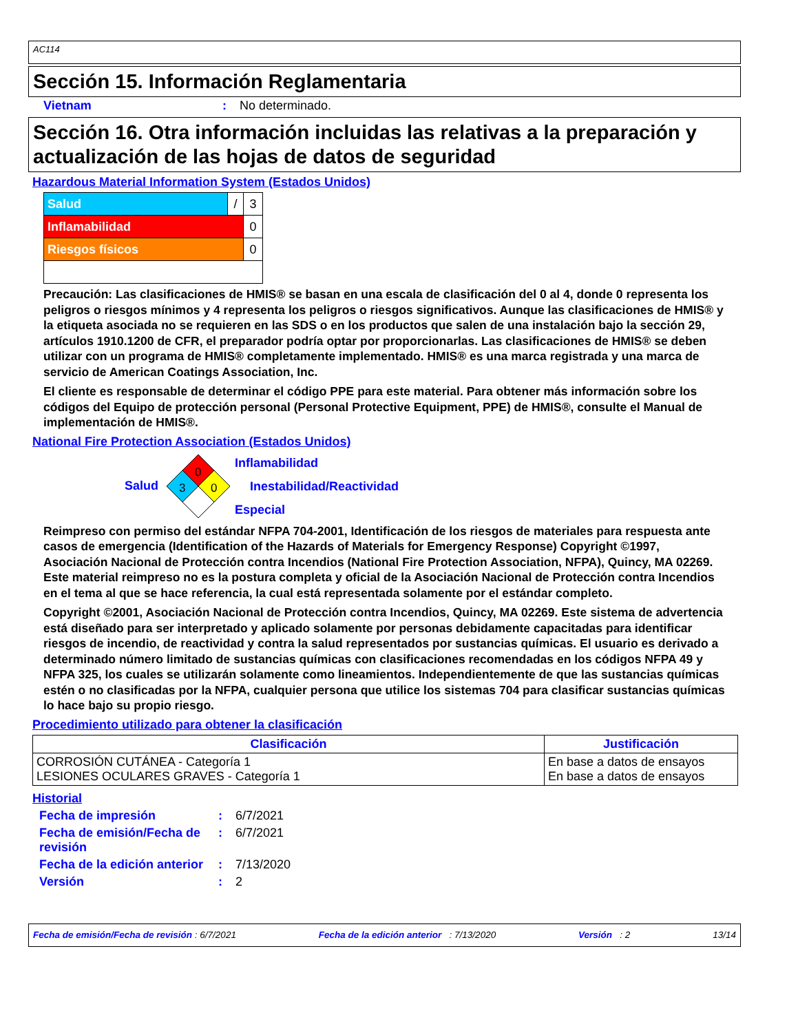AC114
Sección 15. Información Reglamentaria
Vietnam: No determinado.
Sección 16. Otra información incluidas las relativas a la preparación y actualización de las hojas de datos de seguridad
Hazardous Material Information System (Estados Unidos)
| Salud | / | 3 |
| Inflamabilidad | | 0 |
| Riesgos físicos | | 0 |
Precaución: Las clasificaciones de HMIS® se basan en una escala de clasificación del 0 al 4, donde 0 representa los peligros o riesgos mínimos y 4 representa los peligros o riesgos significativos. Aunque las clasificaciones de HMIS® y la etiqueta asociada no se requieren en las SDS o en los productos que salen de una instalación bajo la sección 29, artículos 1910.1200 de CFR, el preparador podría optar por proporcionarlas. Las clasificaciones de HMIS® se deben utilizar con un programa de HMIS® completamente implementado. HMIS® es una marca registrada y una marca de servicio de American Coatings Association, Inc.
El cliente es responsable de determinar el código PPE para este material. Para obtener más información sobre los códigos del Equipo de protección personal (Personal Protective Equipment, PPE) de HMIS®, consulte el Manual de implementación de HMIS®.
National Fire Protection Association (Estados Unidos)
Salud
0
3
0
Inflamabilidad
Inestabilidad/Reactividad
Especial
Reimpreso con permiso del estándar NFPA 704-2001, Identificación de los riesgos de materiales para respuesta ante casos de emergencia (Identification of the Hazards of Materials for Emergency Response) Copyright ©1997, Asociación Nacional de Protección contra Incendios (National Fire Protection Association, NFPA), Quincy, MA 02269. Este material reimpreso no es la postura completa y oficial de la Asociación Nacional de Protección contra Incendios en el tema al que se hace referencia, la cual está representada solamente por el estándar completo.
Copyright ©2001, Asociación Nacional de Protección contra Incendios, Quincy, MA 02269. Este sistema de advertencia está diseñado para ser interpretado y aplicado solamente por personas debidamente capacitadas para identificar riesgos de incendio, de reactividad y contra la salud representados por sustancias químicas. El usuario es derivado a determinado número limitado de sustancias químicas con clasificaciones recomendadas en los códigos NFPA 49 y NFPA 325, los cuales se utilizarán solamente como lineamientos. Independientemente de que las sustancias químicas estén o no clasificadas por la NFPA, cualquier persona que utilice los sistemas 704 para clasificar sustancias químicas lo hace bajo su propio riesgo.
Procedimiento utilizado para obtener la clasificación
| Clasificación | Justificación |
| --- | --- |
| CORROSIÓN CUTÁNEA - Categoría 1 LESIONES OCULARES GRAVES - Categoría 1 | En base a datos de ensayos En base a datos de ensayos |
Historial
Fecha de impresión: 6/7/2021
Fecha de emisión/Fecha de revisión: 6/7/2021
Fecha de la edición anterior: 7/13/2020
Versión: 2
Fecha de emisión/Fecha de revisión : 6/7/2021 Fecha de la edición anterior : 7/13/2020 Versión : 2 13/14